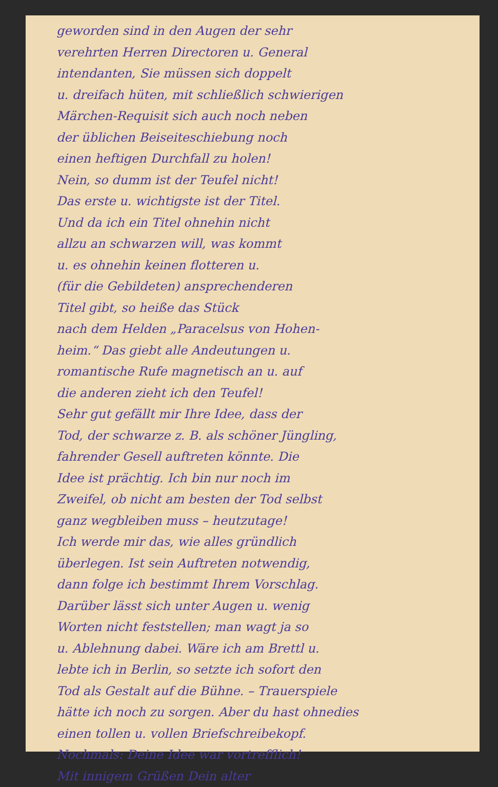geworden sind in den Augen der sehr
verehrten Herren Directoren u. General
intendanten, Sie müssen sich doppelt
u. dreifach hüten, mit schließlich schwierigen
Märchen-Requisit sich auch noch neben
der üblichen Beiseiteschiebung noch
einen heftigen Durchfall zu holen!
Nein, so dumm ist der Teufel nicht!
Das erste u. wichtigste ist der Titel.
Und da ich ein Titel ohnehin nicht
allzu an schwarzen will, was kommt
u. es ohnehin keinen flotteren u.
(für die Gebildeten) ansprechenderen
Titel gibt, so heiße das Stück
nach dem Helden „Paracelsus von Hohen-
heim.“ Das giebt alle Andeutungen u.
romantische Rufe magnetisch an u. auf
die anderen zieht ich den Teufel!
Sehr gut gefällt mir Ihre Idee, dass der
Tod, der schwarze z. B. als schöner Jüngling,
fahrender Gesell auftreten könnte. Die
Idee ist prächtig. Ich bin nur noch im
Zweifel, ob nicht am besten der Tod selbst
ganz wegbleiben muss – heutzutage!
Ich werde mir das, wie alles gründlich
überlegen. Ist sein Auftreten notwendig,
dann folge ich bestimmt Ihrem Vorschlag.
Darüber lässt sich unter Augen u. wenig
Worten nicht feststellen; man wagt ja so
u. Ablehnung dabei. Wäre ich am Brettl u.
lebte ich in Berlin, so setzte ich sofort den
Tod als Gestalt auf die Bühne. – Trauerspiele
hätte ich noch zu sorgen. Aber du hast ohnedies
einen tollen u. vollen Briefschreibekopf.
Nochmals: Deine Idee war vortrefflich!
Mit innigem Grüßen Dein alter